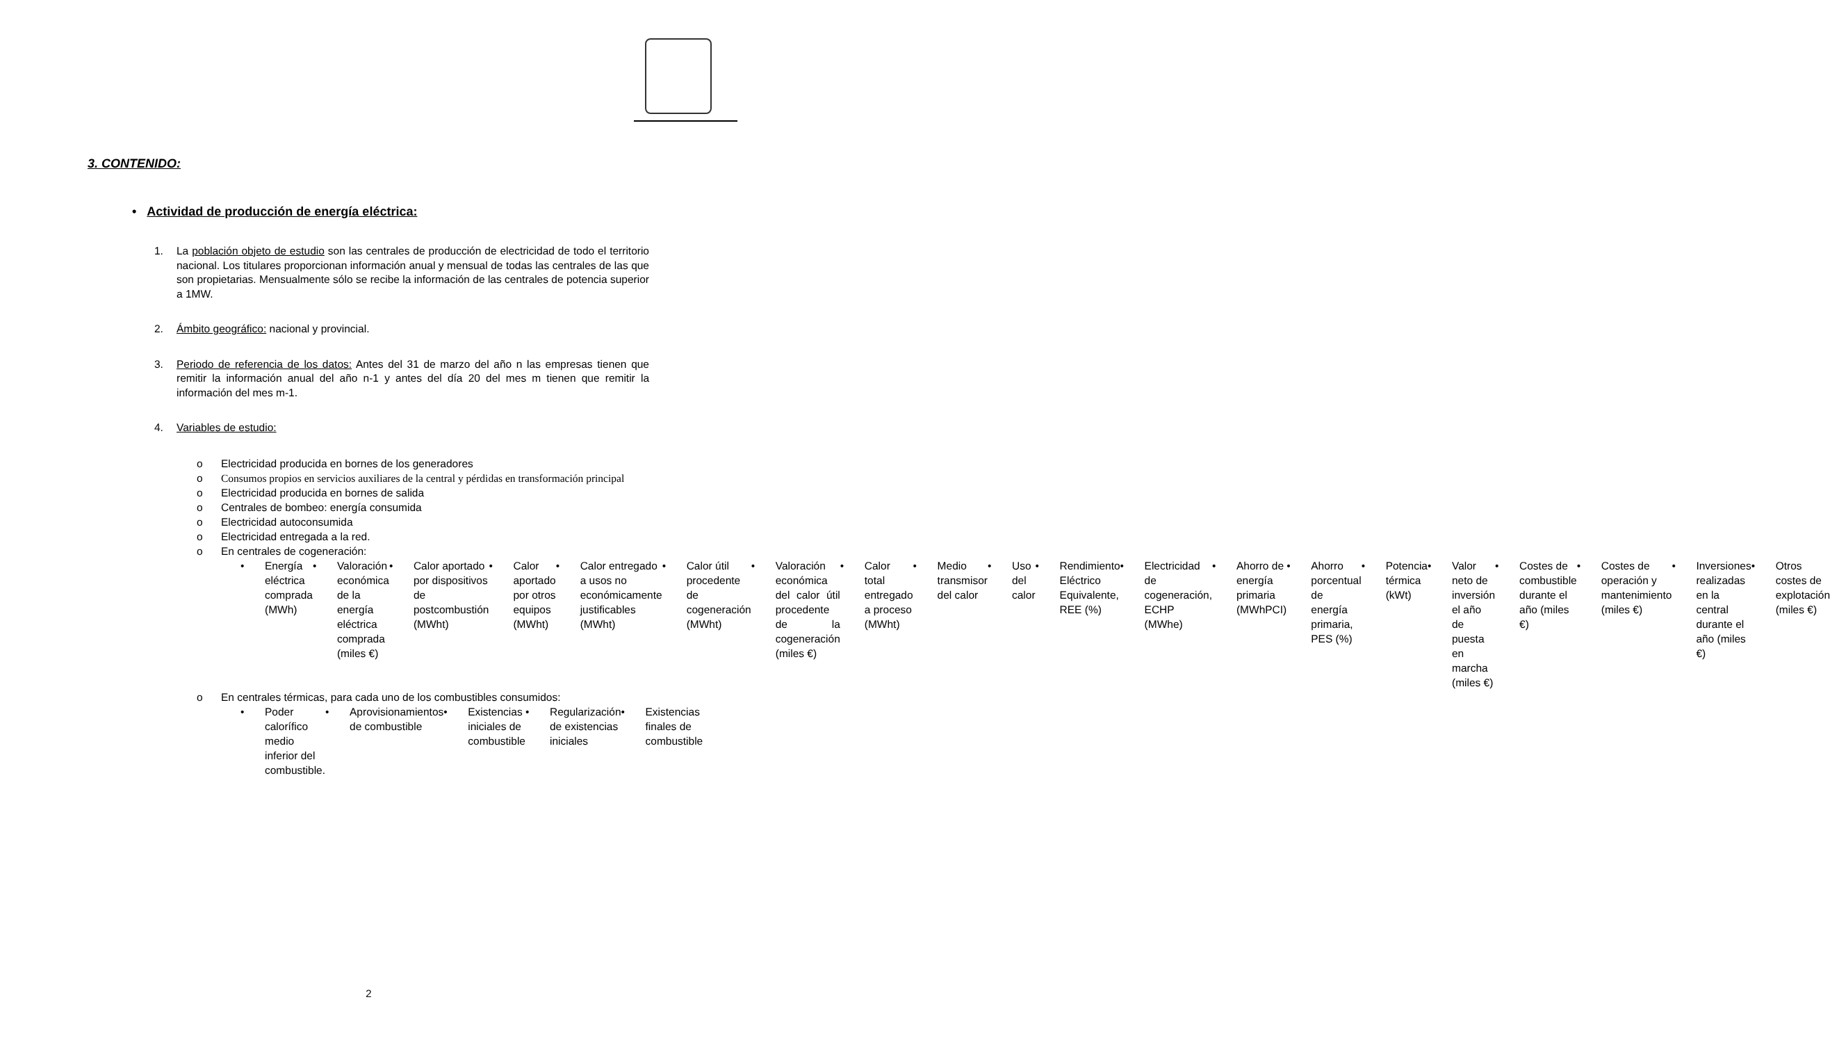3. CONTENIDO:
• Actividad de producción de energía eléctrica:
1. La población objeto de estudio son las centrales de producción de electricidad de todo el territorio nacional. Los titulares proporcionan información anual y mensual de todas las centrales de las que son propietarias. Mensualmente sólo se recibe la información de las centrales de potencia superior a 1MW.
2. Ámbito geográfico: nacional y provincial.
3. Periodo de referencia de los datos: Antes del 31 de marzo del año n las empresas tienen que remitir la información anual del año n-1 y antes del día 20 del mes m tienen que remitir la información del mes m-1.
4. Variables de estudio:
o Electricidad producida en bornes de los generadores
o Consumos propios en servicios auxiliares de la central y pérdidas en transformación principal
o Electricidad producida en bornes de salida
o Centrales de bombeo: energía consumida
o Electricidad autoconsumida
o Electricidad entregada a la red.
o En centrales de cogeneración:
• Energía eléctrica comprada (MWh)
• Valoración económica de la energía eléctrica comprada (miles €)
• Calor aportado por dispositivos de postcombustión (MWht)
• Calor aportado por otros equipos (MWht)
• Calor entregado a usos no económicamente justificables (MWht)
• Calor útil procedente de cogeneración (MWht)
• Valoración económica del calor útil procedente de la cogeneración (miles €)
• Calor total entregado a proceso (MWht)
• Medio transmisor del calor • Uso del calor • Rendimiento Eléctrico Equivalente, REE (%)
• Electricidad de cogeneración, ECHP (MWhe)
• Ahorro de energía primaria (MWhPCI)
• Ahorro porcentual de energía primaria, PES (%)
• Potencia térmica (kWt) • Valor neto de inversión el año de puesta en marcha (miles €)
• Costes de combustible durante el año (miles €)
• Costes de operación y mantenimiento (miles €)
• Inversiones realizadas en la central durante el año (miles €)
• Otros costes de explotación (miles €)
o En centrales térmicas, para cada uno de los combustibles consumidos:
• Poder calorífico medio inferior del combustible.
• Aprovisionamientos de combustible
• Existencias iniciales de combustible
• Regularización de existencias iniciales
• Existencias finales de combustible
2